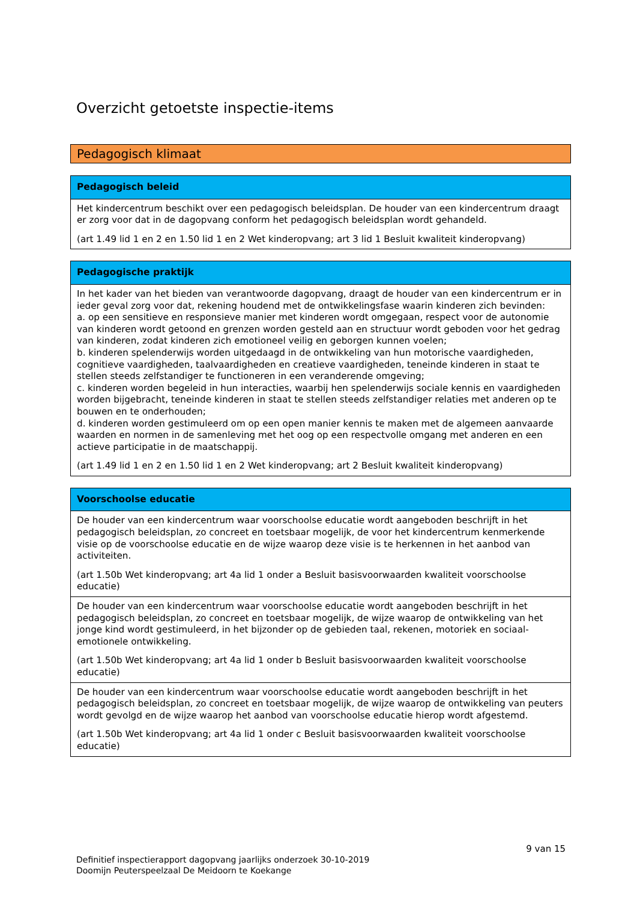Overzicht getoetste inspectie-items
Pedagogisch klimaat
| Pedagogisch beleid |
| --- |
| Het kindercentrum beschikt over een pedagogisch beleidsplan. De houder van een kindercentrum draagt er zorg voor dat in de dagopvang conform het pedagogisch beleidsplan wordt gehandeld. (art 1.49 lid 1 en 2 en 1.50 lid 1 en 2 Wet kinderopvang; art 3 lid 1 Besluit kwaliteit kinderopvang) |
| Pedagogische praktijk |
| --- |
| In het kader van het bieden van verantwoorde dagopvang, draagt de houder van een kindercentrum er in ieder geval zorg voor dat, rekening houdend met de ontwikkelingsfase waarin kinderen zich bevinden: a. op een sensitieve en responsieve manier met kinderen wordt omgegaan, respect voor de autonomie van kinderen wordt getoond en grenzen worden gesteld aan en structuur wordt geboden voor het gedrag van kinderen, zodat kinderen zich emotioneel veilig en geborgen kunnen voelen; b. kinderen spelenderwijs worden uitgedaagd in de ontwikkeling van hun motorische vaardigheden, cognitieve vaardigheden, taalvaardigheden en creatieve vaardigheden, teneinde kinderen in staat te stellen steeds zelfstandiger te functioneren in een veranderende omgeving; c. kinderen worden begeleid in hun interacties, waarbij hen spelenderwijs sociale kennis en vaardigheden worden bijgebracht, teneinde kinderen in staat te stellen steeds zelfstandiger relaties met anderen op te bouwen en te onderhouden; d. kinderen worden gestimuleerd om op een open manier kennis te maken met de algemeen aanvaarde waarden en normen in de samenleving met het oog op een respectvolle omgang met anderen en een actieve participatie in de maatschappij. (art 1.49 lid 1 en 2 en 1.50 lid 1 en 2 Wet kinderopvang; art 2 Besluit kwaliteit kinderopvang) |
| Voorschoolse educatie |
| --- |
| De houder van een kindercentrum waar voorschoolse educatie wordt aangeboden beschrijft in het pedagogisch beleidsplan, zo concreet en toetsbaar mogelijk, de voor het kindercentrum kenmerkende visie op de voorschoolse educatie en de wijze waarop deze visie is te herkennen in het aanbod van activiteiten. (art 1.50b Wet kinderopvang; art 4a lid 1 onder a Besluit basisvoorwaarden kwaliteit voorschoolse educatie) |
| De houder van een kindercentrum waar voorschoolse educatie wordt aangeboden beschrijft in het pedagogisch beleidsplan, zo concreet en toetsbaar mogelijk, de wijze waarop de ontwikkeling van het jonge kind wordt gestimuleerd, in het bijzonder op de gebieden taal, rekenen, motoriek en sociaal-emotionele ontwikkeling. (art 1.50b Wet kinderopvang; art 4a lid 1 onder b Besluit basisvoorwaarden kwaliteit voorschoolse educatie) |
| De houder van een kindercentrum waar voorschoolse educatie wordt aangeboden beschrijft in het pedagogisch beleidsplan, zo concreet en toetsbaar mogelijk, de wijze waarop de ontwikkeling van peuters wordt gevolgd en de wijze waarop het aanbod van voorschoolse educatie hierop wordt afgestemd. (art 1.50b Wet kinderopvang; art 4a lid 1 onder c Besluit basisvoorwaarden kwaliteit voorschoolse educatie) |
9 van 15
Definitief inspectierapport dagopvang jaarlijks onderzoek 30-10-2019
Doomijn Peuterspeelzaal De Meidoorn te Koekange